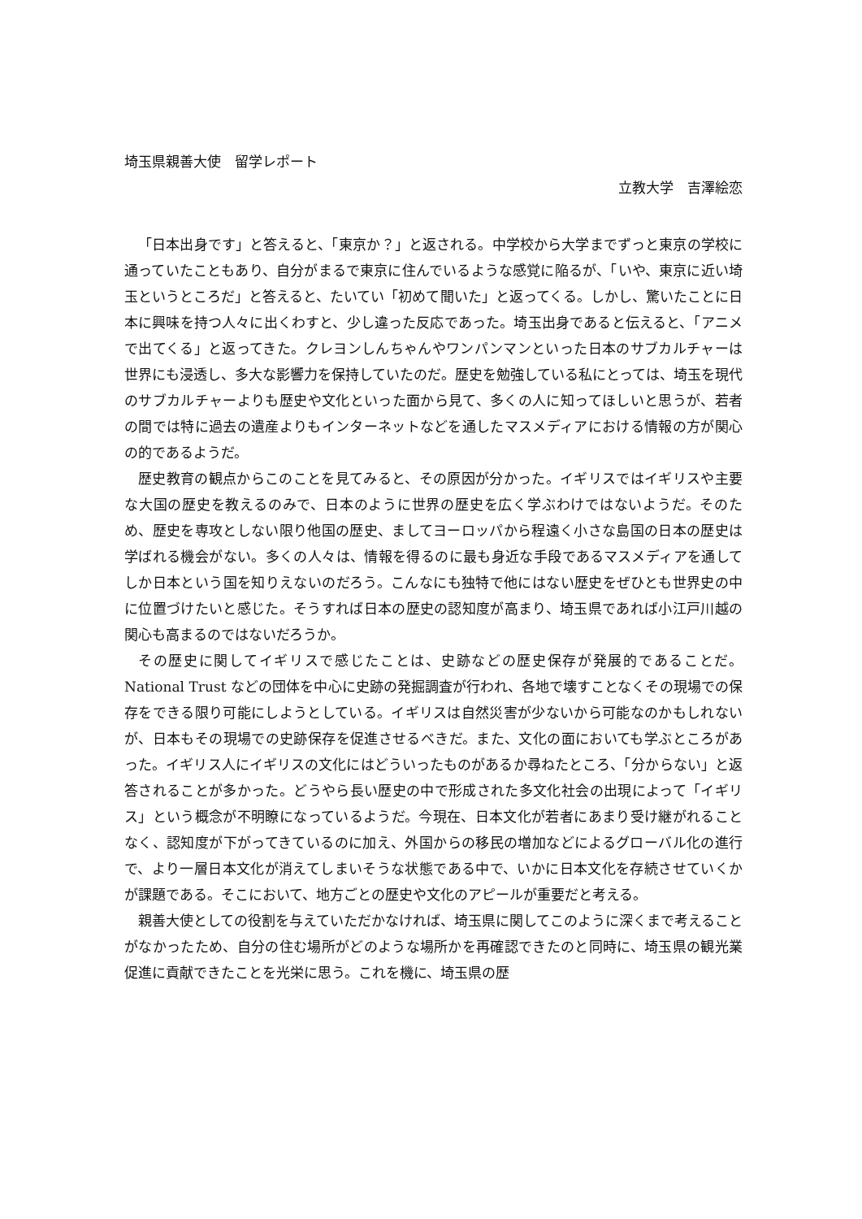埼玉県親善大使　留学レポート
立教大学　吉澤絵恋
「日本出身です」と答えると、「東京か？」と返される。中学校から大学までずっと東京の学校に通っていたこともあり、自分がまるで東京に住んでいるような感覚に陥るが、「いや、東京に近い埼玉というところだ」と答えると、たいてい「初めて聞いた」と返ってくる。しかし、驚いたことに日本に興味を持つ人々に出くわすと、少し違った反応であった。埼玉出身であると伝えると、「アニメで出てくる」と返ってきた。クレヨンしんちゃんやワンパンマンといった日本のサブカルチャーは世界にも浸透し、多大な影響力を保持していたのだ。歴史を勉強している私にとっては、埼玉を現代のサブカルチャーよりも歴史や文化といった面から見て、多くの人に知ってほしいと思うが、若者の間では特に過去の遺産よりもインターネットなどを通したマスメディアにおける情報の方が関心の的であるようだ。
歴史教育の観点からこのことを見てみると、その原因が分かった。イギリスではイギリスや主要な大国の歴史を教えるのみで、日本のように世界の歴史を広く学ぶわけではないようだ。そのため、歴史を専攻としない限り他国の歴史、ましてヨーロッパから程遠く小さな島国の日本の歴史は学ばれる機会がない。多くの人々は、情報を得るのに最も身近な手段であるマスメディアを通してしか日本という国を知りえないのだろう。こんなにも独特で他にはない歴史をぜひとも世界史の中に位置づけたいと感じた。そうすれば日本の歴史の認知度が高まり、埼玉県であれば小江戸川越の関心も高まるのではないだろうか。
その歴史に関してイギリスで感じたことは、史跡などの歴史保存が発展的であることだ。National Trust などの団体を中心に史跡の発掘調査が行われ、各地で壊すことなくその現場での保存をできる限り可能にしようとしている。イギリスは自然災害が少ないから可能なのかもしれないが、日本もその現場での史跡保存を促進させるべきだ。また、文化の面においても学ぶところがあった。イギリス人にイギリスの文化にはどういったものがあるか尋ねたところ、「分からない」と返答されることが多かった。どうやら長い歴史の中で形成された多文化社会の出現によって「イギリス」という概念が不明瞭になっているようだ。今現在、日本文化が若者にあまり受け継がれることなく、認知度が下がってきているのに加え、外国からの移民の増加などによるグローバル化の進行で、より一層日本文化が消えてしまいそうな状態である中で、いかに日本文化を存続させていくかが課題である。そこにおいて、地方ごとの歴史や文化のアピールが重要だと考える。
親善大使としての役割を与えていただかなければ、埼玉県に関してこのように深くまで考えることがなかったため、自分の住む場所がどのような場所かを再確認できたのと同時に、埼玉県の観光業促進に貢献できたことを光栄に思う。これを機に、埼玉県の歴